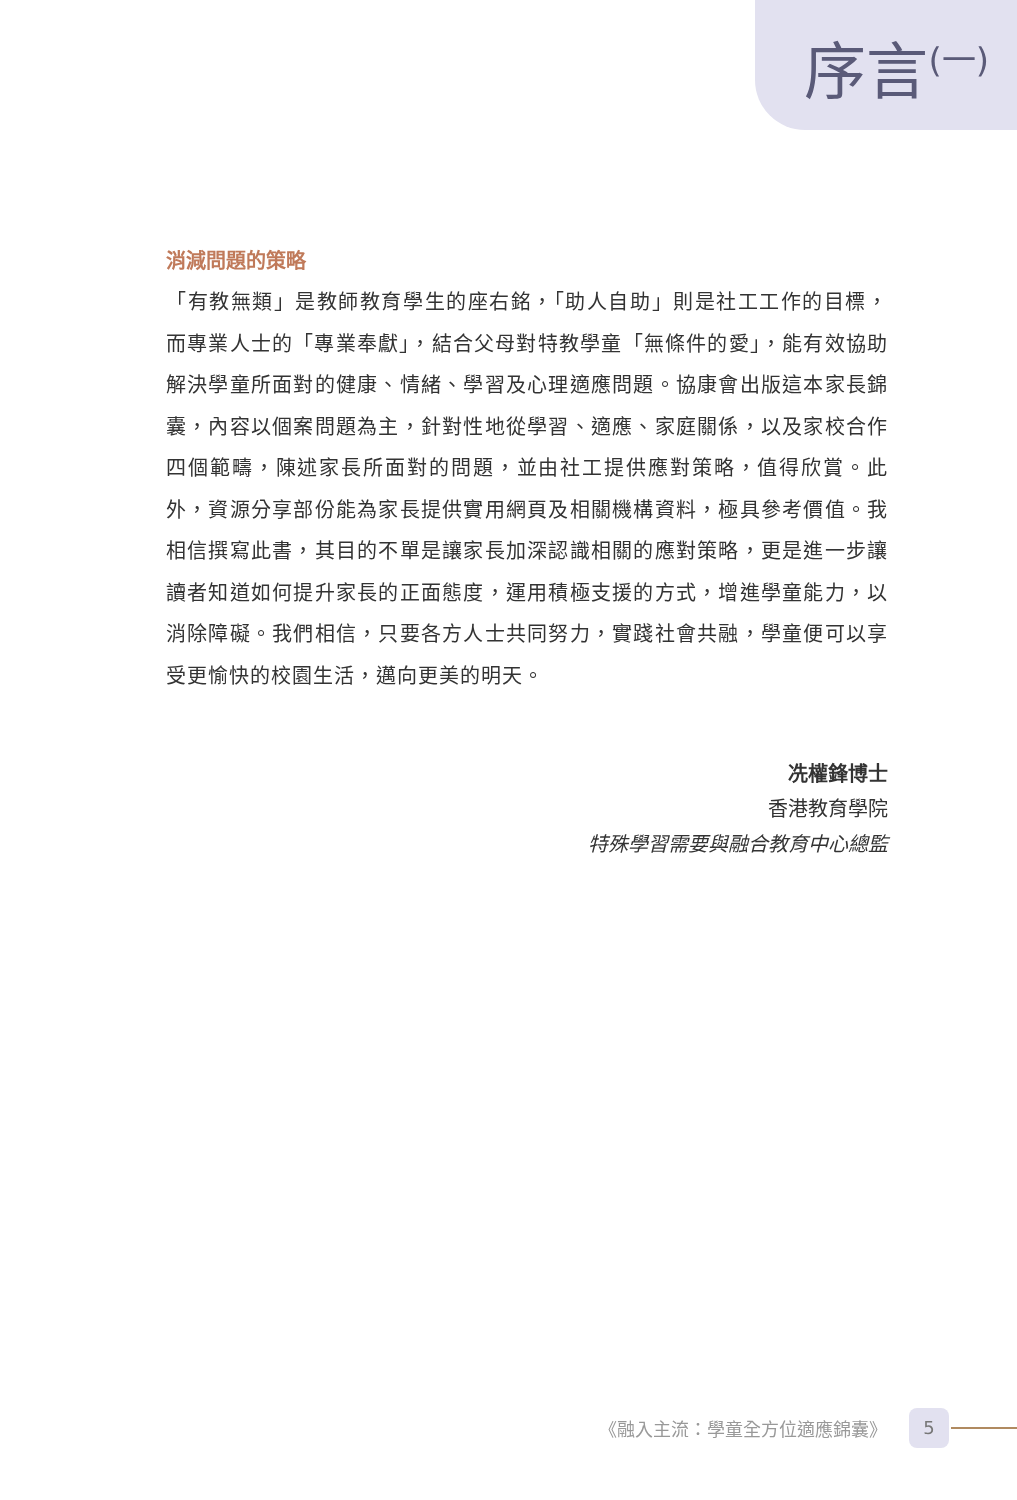序言<sup>(一)</sup>
消減問題的策略
「有教無類」是教師教育學生的座右銘，「助人自助」則是社工工作的目標，而專業人士的「專業奉獻」，結合父母對特教學童「無條件的愛」，能有效協助解決學童所面對的健康、情緒、學習及心理適應問題。協康會出版這本家長錦囊，內容以個案問題為主，針對性地從學習、適應、家庭關係，以及家校合作四個範疇，陳述家長所面對的問題，並由社工提供應對策略，值得欣賞。此外，資源分享部份能為家長提供實用網頁及相關機構資料，極具參考價值。我相信撰寫此書，其目的不單是讓家長加深認識相關的應對策略，更是進一步讓讀者知道如何提升家長的正面態度，運用積極支援的方式，增進學童能力，以消除障礙。我們相信，只要各方人士共同努力，實踐社會共融，學童便可以享受更愉快的校園生活，邁向更美的明天。
冼權鋒博士
香港教育學院
特殊學習需要與融合教育中心總監
《融入主流：學童全方位適應錦囊》
5